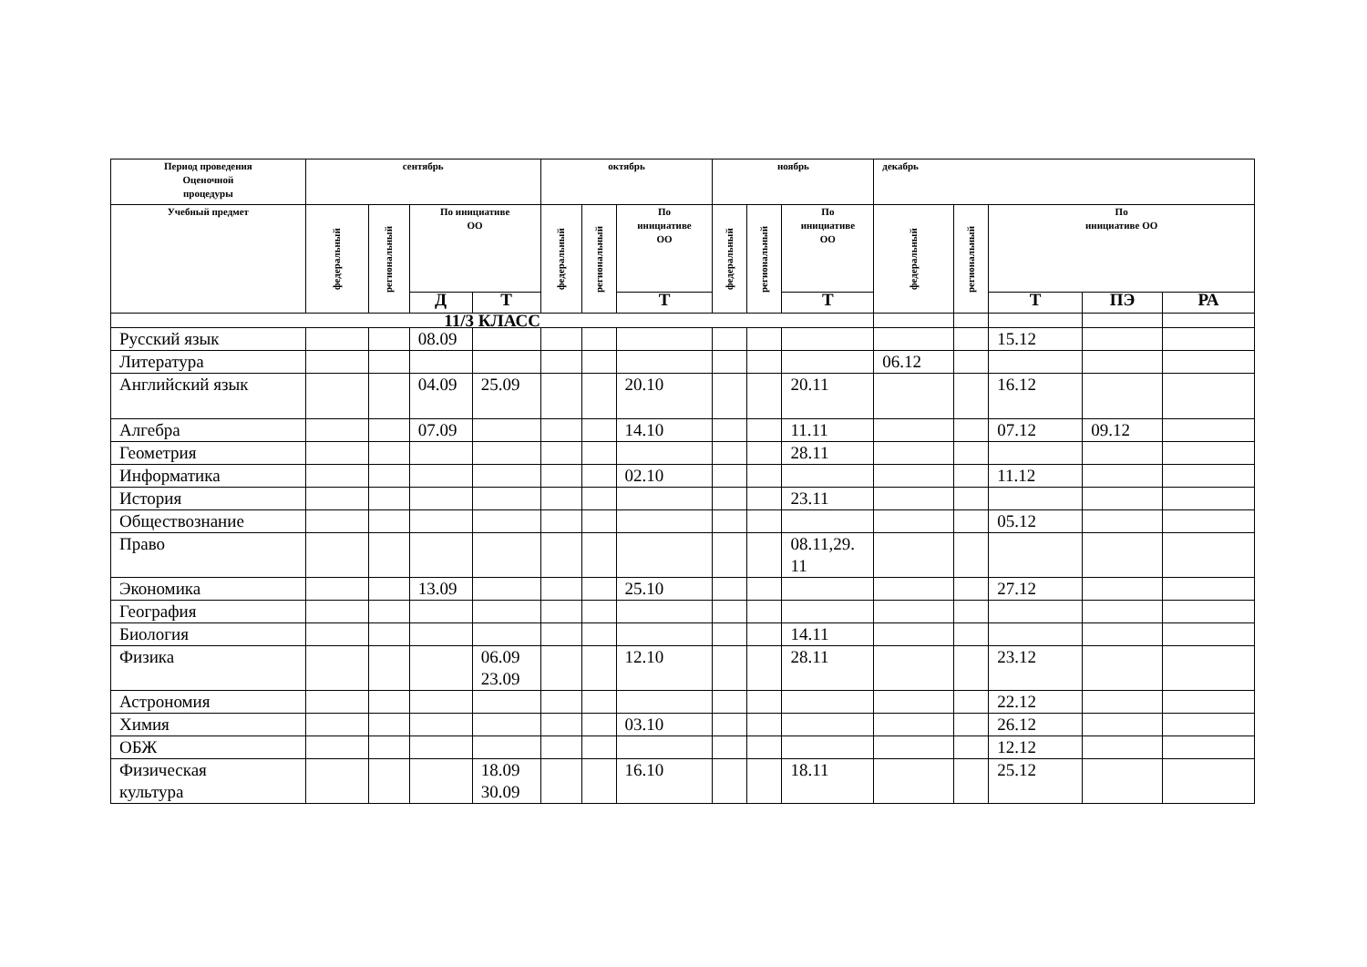| Период проведения Оценочной процедуры | сентябрь | | | | октябрь | | | ноябрь | | | декабрь | | | | |
| --- | --- | --- | --- | --- | --- | --- | --- | --- | --- | --- | --- | --- | --- | --- | --- |
| Учебный предмет | федеральный | региональный | По инициативе ОО | | федеральный | региональный | По инициативе ОО | федеральный | региональный | По инициативе ОО | федеральный | региональный | По инициативе ОО | | |
| | | | Д | Т | | | Т | | | Т | | | Т | ПЭ | РА |
| 11/3 КЛАСС | | | | | | | | | | | | | | | |
| Русский язык | | | 08.09 | | | | | | | | | | 15.12 | | |
| Литература | | | | | | | | | | | 06.12 | | | | |
| Английский язык | | | 04.09 | 25.09 | | | 20.10 | | | 20.11 | | | 16.12 | | |
| Алгебра | | | 07.09 | | | | 14.10 | | | 11.11 | | | 07.12 | 09.12 | |
| Геометрия | | | | | | | | | | 28.11 | | | | | |
| Информатика | | | | | | | 02.10 | | | | | | 11.12 | | |
| История | | | | | | | | | | 23.11 | | | | | |
| Обществознание | | | | | | | | | | | | | 05.12 | | |
| Право | | | | | | | | | | 08.11,29. 11 | | | | | |
| Экономика | | | 13.09 | | | | 25.10 | | | | | | 27.12 | | |
| География | | | | | | | | | | | | | | | |
| Биология | | | | | | | | | | 14.11 | | | | | |
| Физика | | | | 06.09 23.09 | | | 12.10 | | | 28.11 | | | 23.12 | | |
| Астрономия | | | | | | | | | | | | | 22.12 | | |
| Химия | | | | | | | 03.10 | | | | | | 26.12 | | |
| ОБЖ | | | | | | | | | | | | | 12.12 | | |
| Физическая культура | | | | 18.09 30.09 | | | 16.10 | | | 18.11 | | | 25.12 | | |